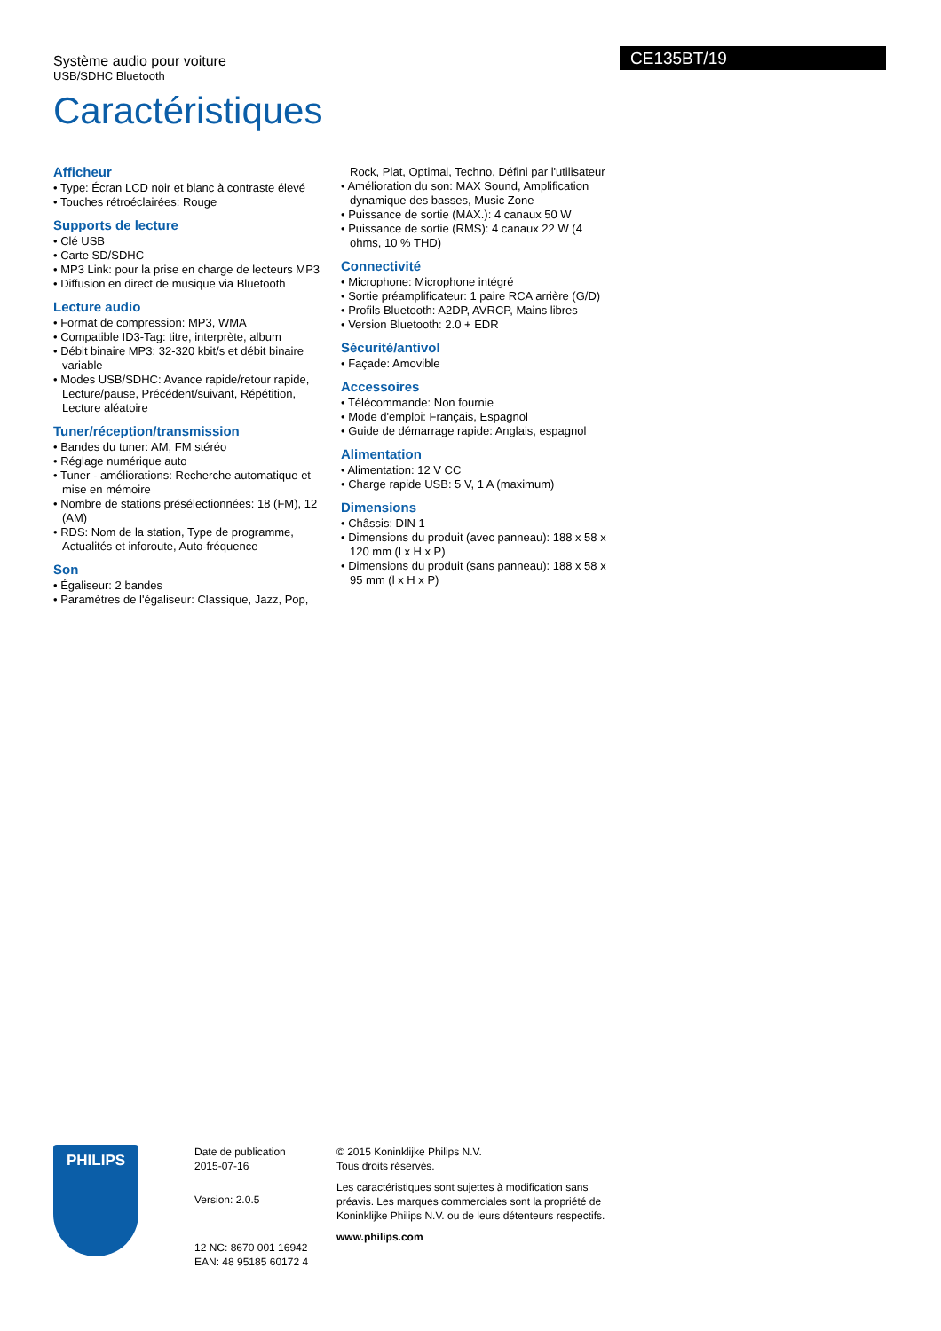Système audio pour voiture
USB/SDHC Bluetooth
Caractéristiques
CE135BT/19
Afficheur
• Type: Écran LCD noir et blanc à contraste élevé
• Touches rétroéclairées: Rouge
Supports de lecture
• Clé USB
• Carte SD/SDHC
• MP3 Link: pour la prise en charge de lecteurs MP3
• Diffusion en direct de musique via Bluetooth
Lecture audio
• Format de compression: MP3, WMA
• Compatible ID3-Tag: titre, interprète, album
• Débit binaire MP3: 32-320 kbit/s et débit binaire variable
• Modes USB/SDHC: Avance rapide/retour rapide, Lecture/pause, Précédent/suivant, Répétition, Lecture aléatoire
Tuner/réception/transmission
• Bandes du tuner: AM, FM stéréo
• Réglage numérique auto
• Tuner - améliorations: Recherche automatique et mise en mémoire
• Nombre de stations présélectionnées: 18 (FM), 12 (AM)
• RDS: Nom de la station, Type de programme, Actualités et inforoute, Auto-fréquence
Son
• Égaliseur: 2 bandes
• Paramètres de l'égaliseur: Classique, Jazz, Pop,
Rock, Plat, Optimal, Techno, Défini par l'utilisateur
• Amélioration du son: MAX Sound, Amplification dynamique des basses, Music Zone
• Puissance de sortie (MAX.): 4 canaux 50 W
• Puissance de sortie (RMS): 4 canaux 22 W (4 ohms, 10 % THD)
Connectivité
• Microphone: Microphone intégré
• Sortie préamplificateur: 1 paire RCA arrière (G/D)
• Profils Bluetooth: A2DP, AVRCP, Mains libres
• Version Bluetooth: 2.0 + EDR
Sécurité/antivol
• Façade: Amovible
Accessoires
• Télécommande: Non fournie
• Mode d'emploi: Français, Espagnol
• Guide de démarrage rapide: Anglais, espagnol
Alimentation
• Alimentation: 12 V CC
• Charge rapide USB: 5 V, 1 A (maximum)
Dimensions
• Châssis: DIN 1
• Dimensions du produit (avec panneau): 188 x 58 x 120 mm (l x H x P)
• Dimensions du produit (sans panneau): 188 x 58 x 95 mm (l x H x P)
PHILIPS
Date de publication
2015-07-16
Version: 2.0.5
12 NC: 8670 001 16942
EAN: 48 95185 60172 4
© 2015 Koninklijke Philips N.V.
Tous droits réservés.
Les caractéristiques sont sujettes à modification sans préavis. Les marques commerciales sont la propriété de Koninklijke Philips N.V. ou de leurs détenteurs respectifs.
www.philips.com